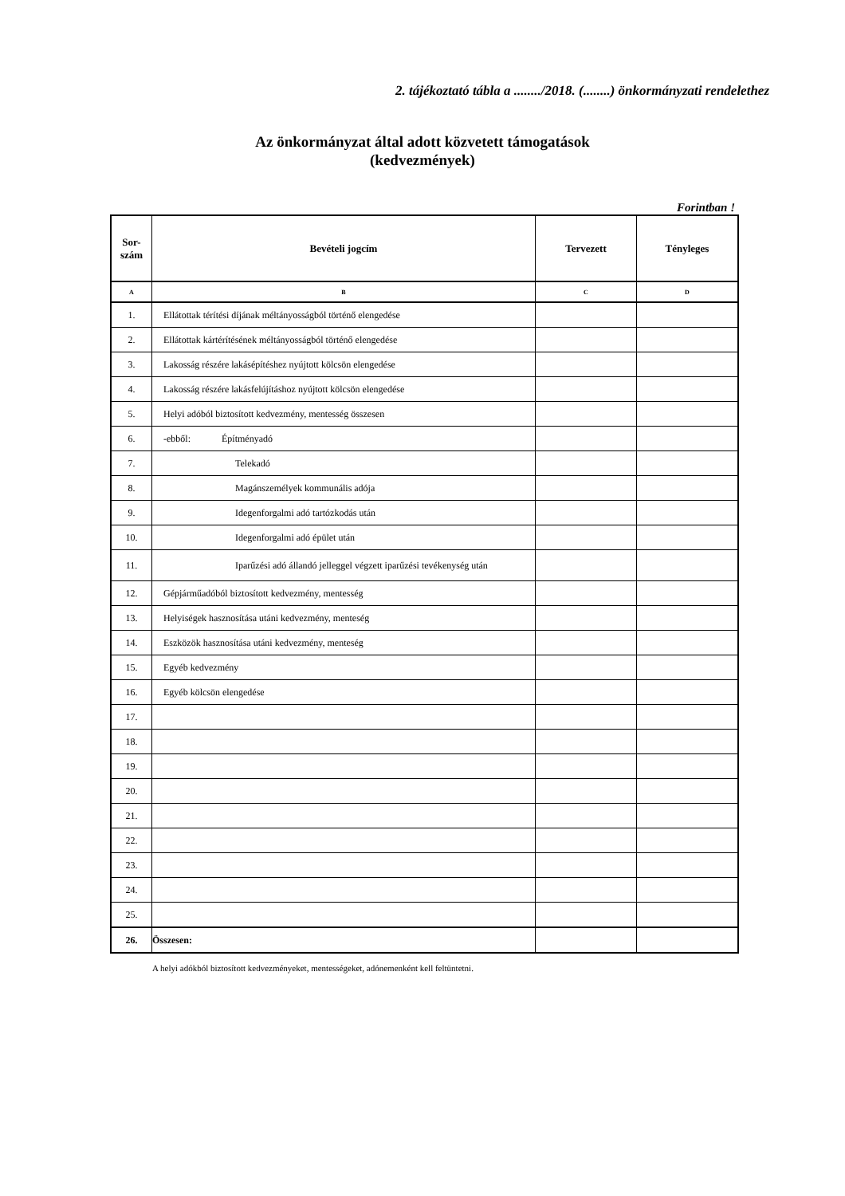2. tájékoztató tábla a ......../2018. (........) önkormányzati rendelethez
Az önkormányzat által adott közvetett támogatások
(kedvezmények)
Forintban !
| Sor- szám | Bevételi jogcím | Tervezett | Tényleges |
| --- | --- | --- | --- |
| A | B | C | D |
| 1. | Ellátottak térítési díjának méltányosságból történő elengedése | | |
| 2. | Ellátottak kártérítésének méltányosságból történő elengedése | | |
| 3. | Lakosság részére lakásépítéshez nyújtott kölcsön elengedése | | |
| 4. | Lakosság részére lakásfelújításhoz nyújtott kölcsön elengedése | | |
| 5. | Helyi adóból biztosított kedvezmény, mentesség összesen | | |
| 6. | -ebből: Építményadó | | |
| 7. | Telekadó | | |
| 8. | Magánszemélyek kommunális adója | | |
| 9. | Idegenforgalmi adó tartózkodás után | | |
| 10. | Idegenforgalmi adó épület után | | |
| 11. | Iparűzési adó állandó jelleggel végzett iparűzési tevékenység után | | |
| 12. | Gépjárműadóból biztosított kedvezmény, mentesség | | |
| 13. | Helyiségek hasznosítása utáni kedvezmény, menteség | | |
| 14. | Eszközök hasznosítása utáni kedvezmény, menteség | | |
| 15. | Egyéb kedvezmény | | |
| 16. | Egyéb kölcsön elengedése | | |
| 17. | | | |
| 18. | | | |
| 19. | | | |
| 20. | | | |
| 21. | | | |
| 22. | | | |
| 23. | | | |
| 24. | | | |
| 25. | | | |
| 26. | Összesen: | | |
A helyi adókból biztosított kedvezményeket, mentességeket, adónemenként kell feltüntetni.